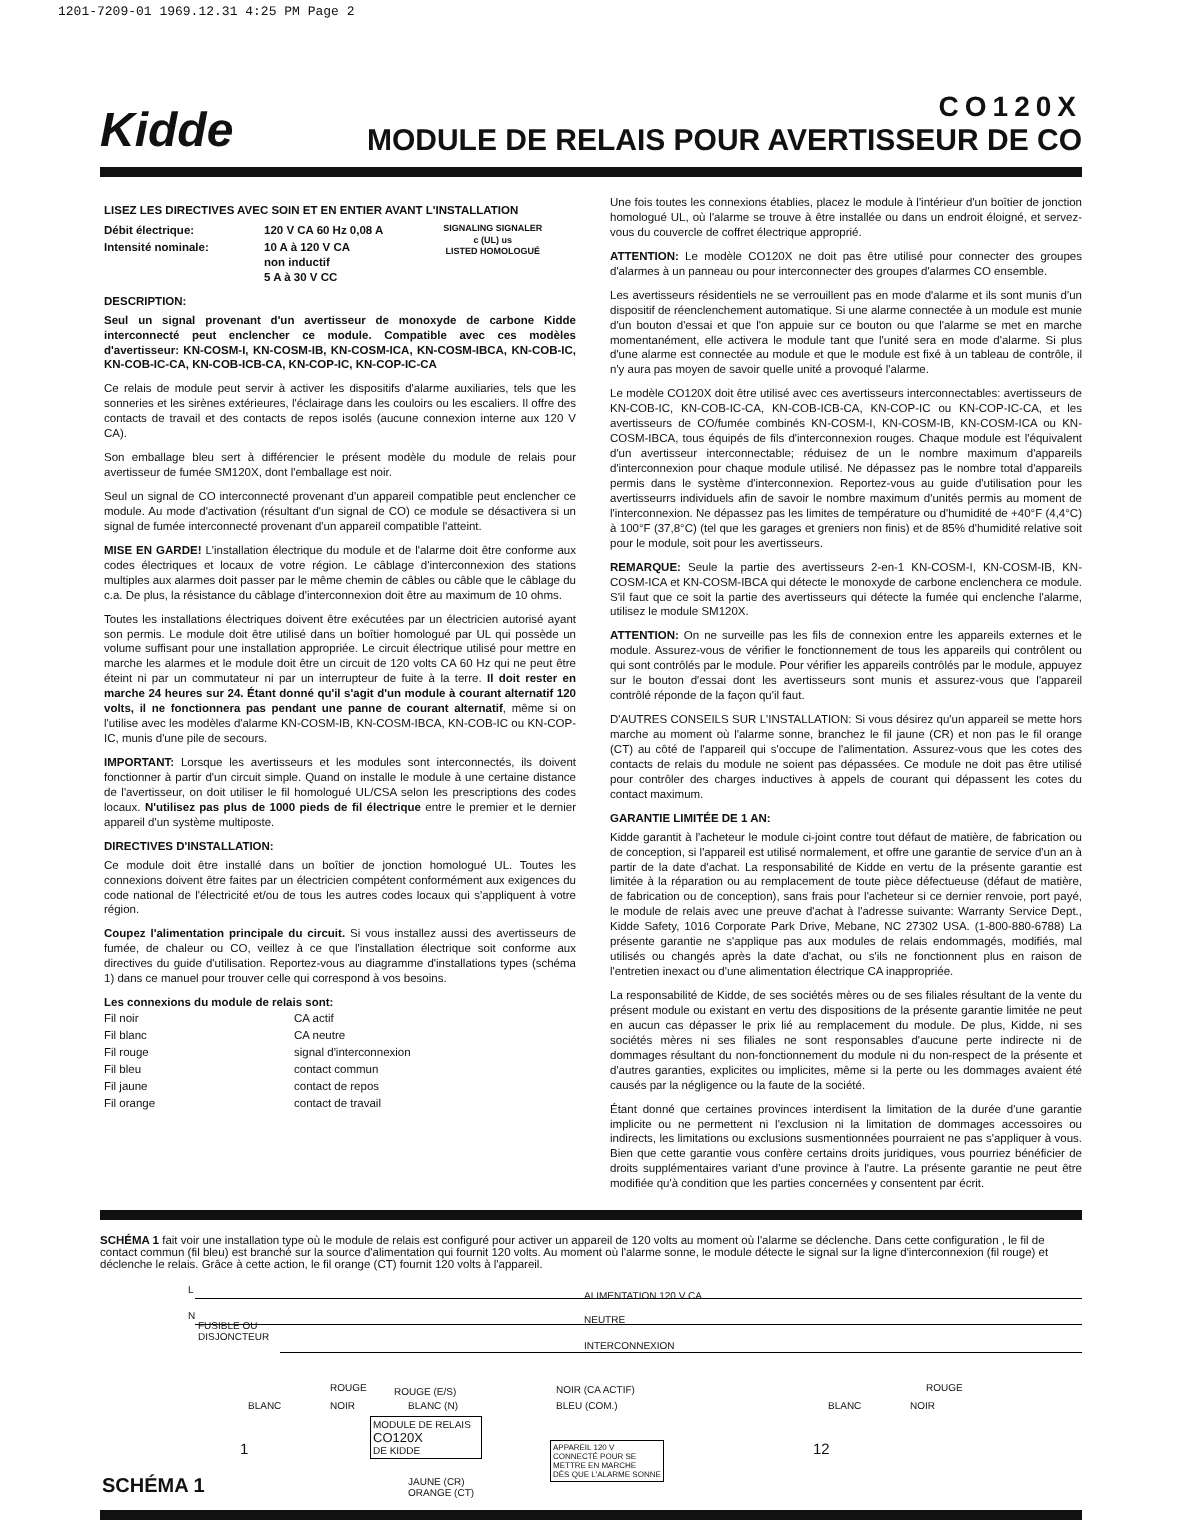1201-7209-01 1969.12.31 4:25 PM Page 2
Kidde
CO120X
MODULE DE RELAIS POUR AVERTISSEUR DE CO
LISEZ LES DIRECTIVES AVEC SOIN ET EN ENTIER AVANT L'INSTALLATION
| Débit électrique: | 120 V CA 60 Hz 0,08 A | SIGNALING SIGNALER c (UL) us LISTED HOMOLOGUÉ |
| Intensité nominale: | 10 A à 120 V CA non inductif 5 A à 30 V CC | |
DESCRIPTION:
Seul un signal provenant d'un avertisseur de monoxyde de carbone Kidde interconnecté peut enclencher ce module. Compatible avec ces modèles d'avertisseur: KN-COSM-I, KN-COSM-IB, KN-COSM-ICA, KN-COSM-IBCA, KN-COB-IC, KN-COB-IC-CA, KN-COB-ICB-CA, KN-COP-IC, KN-COP-IC-CA
Ce relais de module peut servir à activer les dispositifs d'alarme auxiliaries, tels que les sonneries et les sirènes extérieures, l'éclairage dans les couloirs ou les escaliers. Il offre des contacts de travail et des contacts de repos isolés (aucune connexion interne aux 120 V CA).
Son emballage bleu sert à différencier le présent modèle du module de relais pour avertisseur de fumée SM120X, dont l'emballage est noir.
Seul un signal de CO interconnecté provenant d'un appareil compatible peut enclencher ce module. Au mode d'activation (résultant d'un signal de CO) ce module se désactivera si un signal de fumée interconnecté provenant d'un appareil compatible l'atteint.
MISE EN GARDE! L'installation électrique du module et de l'alarme doit être conforme aux codes électriques et locaux de votre région. Le câblage d'interconnexion des stations multiples aux alarmes doit passer par le même chemin de câbles ou câble que le câblage du c.a. De plus, la résistance du câblage d'interconnexion doit être au maximum de 10 ohms.
Toutes les installations électriques doivent être exécutées par un électricien autorisé ayant son permis. Le module doit être utilisé dans un boîtier homologué par UL qui possède un volume suffisant pour une installation appropriée. Le circuit électrique utilisé pour mettre en marche les alarmes et le module doit être un circuit de 120 volts CA 60 Hz qui ne peut être éteint ni par un commutateur ni par un interrupteur de fuite à la terre. Il doit rester en marche 24 heures sur 24. Étant donné qu'il s'agit d'un module à courant alternatif 120 volts, il ne fonctionnera pas pendant une panne de courant alternatif, même si on l'utilise avec les modèles d'alarme KN-COSM-IB, KN-COSM-IBCA, KN-COB-IC ou KN-COP-IC, munis d'une pile de secours.
IMPORTANT: Lorsque les avertisseurs et les modules sont interconnectés, ils doivent fonctionner à partir d'un circuit simple. Quand on installe le module à une certaine distance de l'avertisseur, on doit utiliser le fil homologué UL/CSA selon les prescriptions des codes locaux. N'utilisez pas plus de 1000 pieds de fil électrique entre le premier et le dernier appareil d'un système multiposte.
DIRECTIVES D'INSTALLATION:
Ce module doit être installé dans un boîtier de jonction homologué UL. Toutes les connexions doivent être faites par un électricien compétent conformément aux exigences du code national de l'électricité et/ou de tous les autres codes locaux qui s'appliquent à votre région.
Coupez l'alimentation principale du circuit. Si vous installez aussi des avertisseurs de fumée, de chaleur ou CO, veillez à ce que l'installation électrique soit conforme aux directives du guide d'utilisation. Reportez-vous au diagramme d'installations types (schéma 1) dans ce manuel pour trouver celle qui correspond à vos besoins.
Les connexions du module de relais sont:
| Fil noir | CA actif |
| Fil blanc | CA neutre |
| Fil rouge | signal d'interconnexion |
| Fil bleu | contact commun |
| Fil jaune | contact de repos |
| Fil orange | contact de travail |
Une fois toutes les connexions établies, placez le module à l'intérieur d'un boîtier de jonction homologué UL, où l'alarme se trouve à être installée ou dans un endroit éloigné, et servez-vous du couvercle de coffret électrique approprié.
ATTENTION: Le modèle CO120X ne doit pas être utilisé pour connecter des groupes d'alarmes à un panneau ou pour interconnecter des groupes d'alarmes CO ensemble.
Les avertisseurs résidentiels ne se verrouillent pas en mode d'alarme et ils sont munis d'un dispositif de réenclenchement automatique. Si une alarme connectée à un module est munie d'un bouton d'essai et que l'on appuie sur ce bouton ou que l'alarme se met en marche momentanément, elle activera le module tant que l'unité sera en mode d'alarme. Si plus d'une alarme est connectée au module et que le module est fixé à un tableau de contrôle, il n'y aura pas moyen de savoir quelle unité a provoqué l'alarme.
Le modèle CO120X doit être utilisé avec ces avertisseurs interconnectables: avertisseurs de KN-COB-IC, KN-COB-IC-CA, KN-COB-ICB-CA, KN-COP-IC ou KN-COP-IC-CA, et les avertisseurs de CO/fumée combinés KN-COSM-I, KN-COSM-IB, KN-COSM-ICA ou KN-COSM-IBCA, tous équipés de fils d'interconnexion rouges. Chaque module est l'équivalent d'un avertisseur interconnectable; réduisez de un le nombre maximum d'appareils d'interconnexion pour chaque module utilisé. Ne dépassez pas le nombre total d'appareils permis dans le système d'interconnexion. Reportez-vous au guide d'utilisation pour les avertisseurrs individuels afin de savoir le nombre maximum d'unités permis au moment de l'interconnexion. Ne dépassez pas les limites de température ou d'humidité de +40°F (4,4°C) à 100°F (37,8°C) (tel que les garages et greniers non finis) et de 85% d'humidité relative soit pour le module, soit pour les avertisseurs.
REMARQUE: Seule la partie des avertisseurs 2-en-1 KN-COSM-I, KN-COSM-IB, KN-COSM-ICA et KN-COSM-IBCA qui détecte le monoxyde de carbone enclenchera ce module. S'il faut que ce soit la partie des avertisseurs qui détecte la fumée qui enclenche l'alarme, utilisez le module SM120X.
ATTENTION: On ne surveille pas les fils de connexion entre les appareils externes et le module. Assurez-vous de vérifier le fonctionnement de tous les appareils qui contrôlent ou qui sont contrôlés par le module. Pour vérifier les appareils contrôlés par le module, appuyez sur le bouton d'essai dont les avertisseurs sont munis et assurez-vous que l'appareil contrôlé réponde de la façon qu'il faut.
D'AUTRES CONSEILS SUR L'INSTALLATION: Si vous désirez qu'un appareil se mette hors marche au moment où l'alarme sonne, branchez le fil jaune (CR) et non pas le fil orange (CT) au côté de l'appareil qui s'occupe de l'alimentation. Assurez-vous que les cotes des contacts de relais du module ne soient pas dépassées. Ce module ne doit pas être utilisé pour contrôler des charges inductives à appels de courant qui dépassent les cotes du contact maximum.
GARANTIE LIMITÉE DE 1 AN:
Kidde garantit à l'acheteur le module ci-joint contre tout défaut de matière, de fabrication ou de conception, si l'appareil est utilisé normalement, et offre une garantie de service d'un an à partir de la date d'achat. La responsabilité de Kidde en vertu de la présente garantie est limitée à la réparation ou au remplacement de toute pièce défectueuse (défaut de matière, de fabrication ou de conception), sans frais pour l'acheteur si ce dernier renvoie, port payé, le module de relais avec une preuve d'achat à l'adresse suivante: Warranty Service Dept., Kidde Safety, 1016 Corporate Park Drive, Mebane, NC 27302 USA. (1-800-880-6788) La présente garantie ne s'applique pas aux modules de relais endommagés, modifiés, mal utilisés ou changés après la date d'achat, ou s'ils ne fonctionnent plus en raison de l'entretien inexact ou d'une alimentation électrique CA inappropriée.
La responsabilité de Kidde, de ses sociétés mères ou de ses filiales résultant de la vente du présent module ou existant en vertu des dispositions de la présente garantie limitée ne peut en aucun cas dépasser le prix lié au remplacement du module. De plus, Kidde, ni ses sociétés mères ni ses filiales ne sont responsables d'aucune perte indirecte ni de dommages résultant du non-fonctionnement du module ni du non-respect de la présente et d'autres garanties, explicites ou implicites, même si la perte ou les dommages avaient été causés par la négligence ou la faute de la société.
Étant donné que certaines provinces interdisent la limitation de la durée d'une garantie implicite ou ne permettent ni l'exclusion ni la limitation de dommages accessoires ou indirects, les limitations ou exclusions susmentionnées pourraient ne pas s'appliquer à vous. Bien que cette garantie vous confère certains droits juridiques, vous pourriez bénéficier de droits supplémentaires variant d'une province à l'autre. La présente garantie ne peut être modifiée qu'à condition que les parties concernées y consentent par écrit.
SCHÉMA 1 fait voir une installation type où le module de relais est configuré pour activer un appareil de 120 volts au moment où l'alarme se déclenche. Dans cette configuration , le fil de contact commun (fil bleu) est branché sur la source d'alimentation qui fournit 120 volts. Au moment où l'alarme sonne, le module détecte le signal sur la ligne d'interconnexion (fil rouge) et déclenche le relais. Grâce à cette action, le fil orange (CT) fournit 120 volts à l'appareil.
L
N
FUSIBLE OU
DISJONCTEUR
ALIMENTATION 120 V CA
NEUTRE
INTERCONNEXION
ROUGE
BLANC NOIR
ROUGE (E/S)
BLANC (N)
NOIR (CA ACTIF)
BLEU (COM.)
MODULE DE RELAIS
CO120X
DE KIDDE APPAREIL 120 V
CONNECTÉ POUR SE
METTRE EN MARCHE
DÈS QUE L'ALARME SONNE
JAUNE (CR)
ORANGE (CT)
1 12
ROUGE
BLANC NOIR
SCHÉMA 1